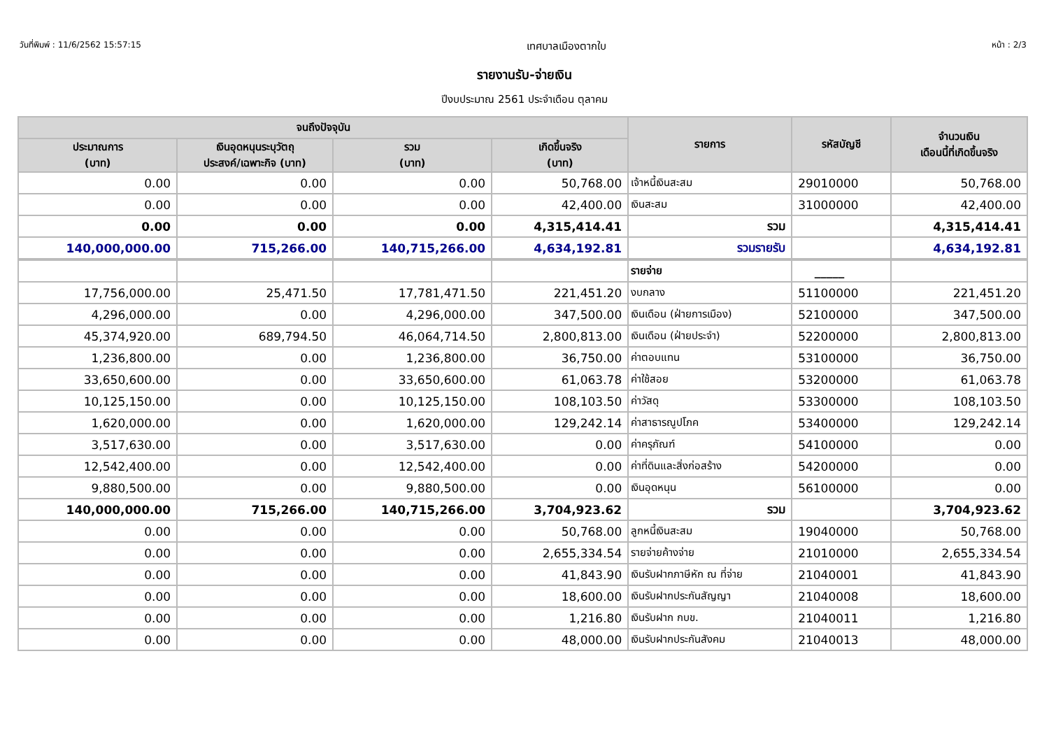วันที่พิมพ์ : 11/6/2562 15:57:15 เทศบาลเมืองตากใบ หน้า : 2/3
รายงานรับ-จ่ายเงิน
ปีงบประมาณ 2561 ประจำเดือน ตุลาคม
| จนถึงปัจจุบัน | | | | รายการ | รหัสบัญชี | จำนวนเงิน เดือนนี้ที่เกิดขึ้นจริง |
| --- | --- | --- | --- | --- | --- | --- |
| ประมาณการ (บาท) | เงินอุดหนุนระบุวัตถุ ประสงค์/เฉพาะกิจ (บาท) | รวม (บาท) | เกิดขึ้นจริง (บาท) | | | |
| 0.00 | 0.00 | 0.00 | 50,768.00 | เจ้าหนี้เงินสะสม | 29010000 | 50,768.00 |
| 0.00 | 0.00 | 0.00 | 42,400.00 | เงินสะสม | 31000000 | 42,400.00 |
| 0.00 | 0.00 | 0.00 | 4,315,414.41 | รวม | | 4,315,414.41 |
| 140,000,000.00 | 715,266.00 | 140,715,266.00 | 4,634,192.81 | รวมรายรับ | | 4,634,192.81 |
| | | | | รายจ่าย | _____ | |
| 17,756,000.00 | 25,471.50 | 17,781,471.50 | 221,451.20 | งบกลาง | 51100000 | 221,451.20 |
| 4,296,000.00 | 0.00 | 4,296,000.00 | 347,500.00 | เงินเดือน (ฝ่ายการเมือง) | 52100000 | 347,500.00 |
| 45,374,920.00 | 689,794.50 | 46,064,714.50 | 2,800,813.00 | เงินเดือน (ฝ่ายประจำ) | 52200000 | 2,800,813.00 |
| 1,236,800.00 | 0.00 | 1,236,800.00 | 36,750.00 | ค่าตอบแทน | 53100000 | 36,750.00 |
| 33,650,600.00 | 0.00 | 33,650,600.00 | 61,063.78 | ค่าใช้สอย | 53200000 | 61,063.78 |
| 10,125,150.00 | 0.00 | 10,125,150.00 | 108,103.50 | ค่าวัสดุ | 53300000 | 108,103.50 |
| 1,620,000.00 | 0.00 | 1,620,000.00 | 129,242.14 | ค่าสาธารณูปโภค | 53400000 | 129,242.14 |
| 3,517,630.00 | 0.00 | 3,517,630.00 | 0.00 | ค่าครุภัณฑ์ | 54100000 | 0.00 |
| 12,542,400.00 | 0.00 | 12,542,400.00 | 0.00 | ค่าที่ดินและสิ่งก่อสร้าง | 54200000 | 0.00 |
| 9,880,500.00 | 0.00 | 9,880,500.00 | 0.00 | เงินอุดหนุน | 56100000 | 0.00 |
| 140,000,000.00 | 715,266.00 | 140,715,266.00 | 3,704,923.62 | รวม | | 3,704,923.62 |
| 0.00 | 0.00 | 0.00 | 50,768.00 | ลูกหนี้เงินสะสม | 19040000 | 50,768.00 |
| 0.00 | 0.00 | 0.00 | 2,655,334.54 | รายจ่ายค้างจ่าย | 21010000 | 2,655,334.54 |
| 0.00 | 0.00 | 0.00 | 41,843.90 | เงินรับฝากภาษีหัก ณ ที่จ่าย | 21040001 | 41,843.90 |
| 0.00 | 0.00 | 0.00 | 18,600.00 | เงินรับฝากประกันสัญญา | 21040008 | 18,600.00 |
| 0.00 | 0.00 | 0.00 | 1,216.80 | เงินรับฝาก กบข. | 21040011 | 1,216.80 |
| 0.00 | 0.00 | 0.00 | 48,000.00 | เงินรับฝากประกันสังคม | 21040013 | 48,000.00 |